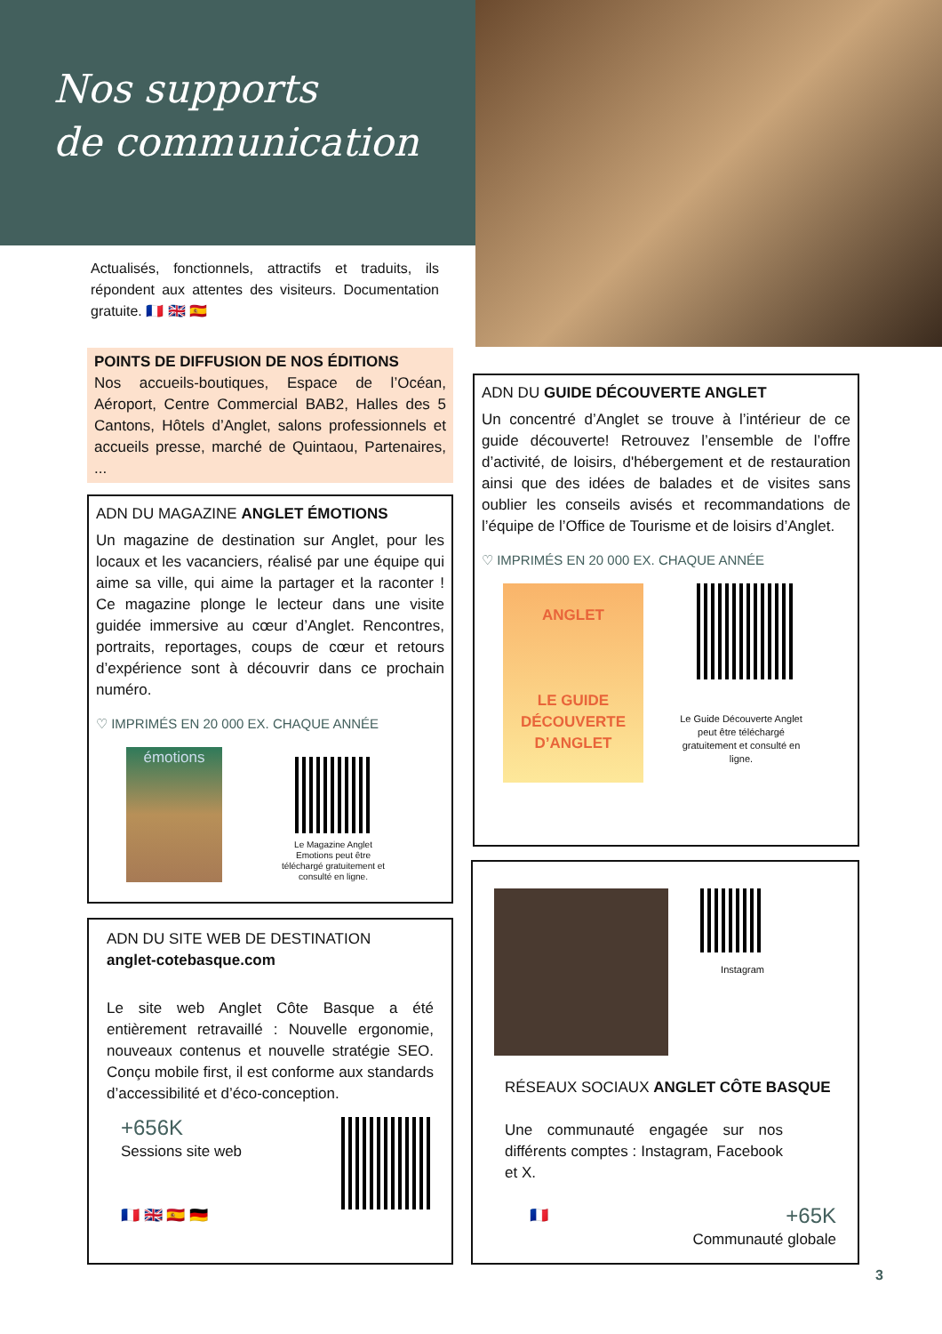Nos supports
de communication
Actualisés, fonctionnels, attractifs et traduits, ils répondent aux attentes des visiteurs. Documentation gratuite. 🇫🇷 🇬🇧 🇪🇸
POINTS DE DIFFUSION DE NOS ÉDITIONS
Nos accueils-boutiques, Espace de l’Océan, Aéroport, Centre Commercial BAB2, Halles des 5 Cantons, Hôtels d’Anglet, salons professionnels et accueils presse, marché de Quintaou, Partenaires, ...
ADN DU MAGAZINE ANGLET ÉMOTIONS
Un magazine de destination sur Anglet, pour les locaux et les vacanciers, réalisé par une équipe qui aime sa ville, qui aime la partager et la raconter ! Ce magazine plonge le lecteur dans une visite guidée immersive au cœur d’Anglet. Rencontres, portraits, reportages, coups de cœur et retours d’expérience sont à découvrir dans ce prochain numéro.
♡ IMPRIMÉS EN 20 000 EX. CHAQUE ANNÉE
émotions
Le Magazine Anglet Emotions peut être téléchargé gratuitement et consulté en ligne.
ADN DU GUIDE DÉCOUVERTE ANGLET
Un concentré d’Anglet se trouve à l’intérieur de ce guide découverte! Retrouvez l’ensemble de l’offre d’activité, de loisirs, d'hébergement et de restauration ainsi que des idées de balades et de visites sans oublier les conseils avisés et recommandations de l’équipe de l’Office de Tourisme et de loisirs d’Anglet.
♡ IMPRIMÉS EN 20 000 EX. CHAQUE ANNÉE
ANGLET
LE GUIDE
DÉCOUVERTE
D’ANGLET
Le Guide Découverte Anglet peut être téléchargé gratuitement et consulté en ligne.
ADN DU SITE WEB DE DESTINATION
anglet-cotebasque.com
Le site web Anglet Côte Basque a été entièrement retravaillé : Nouvelle ergonomie, nouveaux contenus et nouvelle stratégie SEO. Conçu mobile first, il est conforme aux standards d’accessibilité et d’éco-conception.
+656K
Sessions site web
🇫🇷 🇬🇧 🇪🇸 🇩🇪
Instagram
RÉSEAUX SOCIAUX ANGLET CÔTE BASQUE
Une communauté engagée sur nos différents comptes : Instagram, Facebook et X.
🇫🇷
+65K
Communauté globale
3